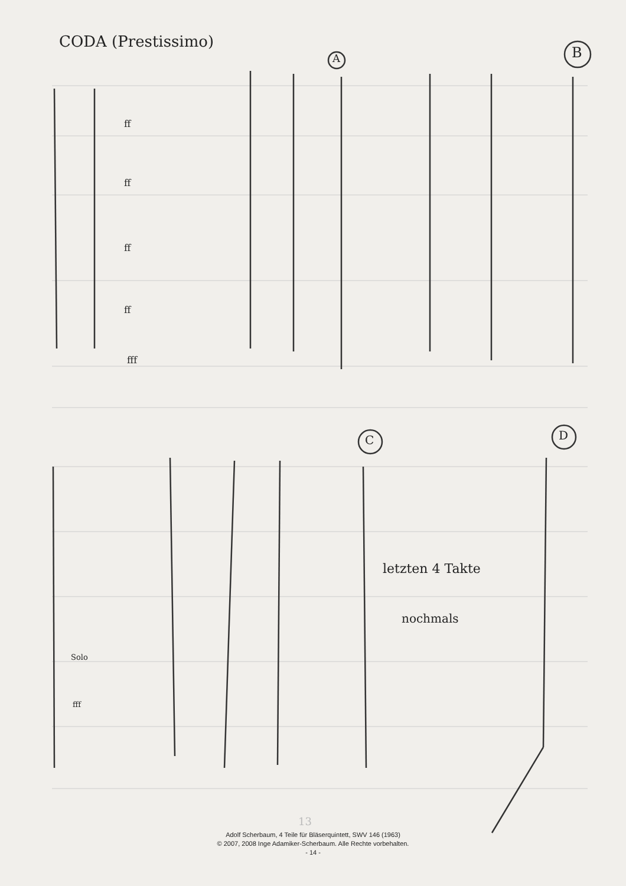CODA (Prestissimo)
A B
C D
ff
ff
ff
ff
fff
Solo
fff
letzten 4 Takte
nochmals
13
Adolf Scherbaum, 4 Teile für Bläserquintett, SWV 146 (1963)
© 2007, 2008 Inge Adamiker-Scherbaum. Alle Rechte vorbehalten.
- 14 -